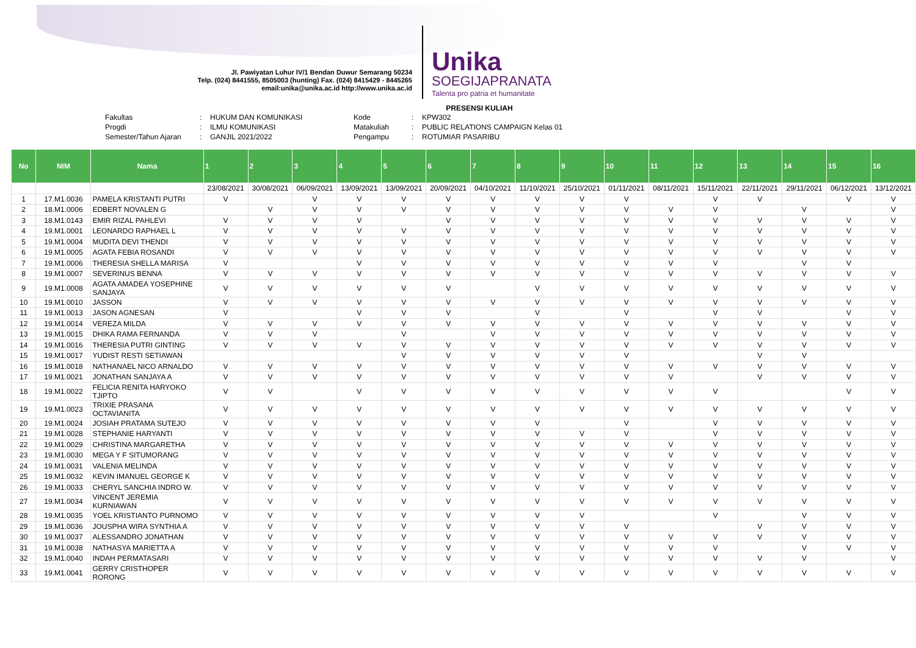Jl. Pawiyatan Luhur IV/1 Bendan Duwur Semarang 50234
Telp. (024) 8441555, 8505003 (hunting) Fax. (024) 8415429 - 8445265
email:unika@unika.ac.id http://www.unika.ac.id
Unika
SOEGIJAPRANATA
Talenta pro patria et humanitate
PRESENSI KULIAH
Fakultas
:
HUKUM DAN KOMUNIKASI
Kode
:
KPW302
Progdi
:
ILMU KOMUNIKASI
Matakuliah
:
PUBLIC RELATIONS CAMPAIGN Kelas 01
Semester/Tahun Ajaran
:
GANJIL 2021/2022
Pengampu
:
ROTUMIAR PASARIBU
| No | NIM | Nama | 1 | 2 | 3 | 4 | 5 | 6 | 7 | 8 | 9 | 10 | 11 | 12 | 13 | 14 | 15 | 16 |
| --- | --- | --- | --- | --- | --- | --- | --- | --- | --- | --- | --- | --- | --- | --- | --- | --- | --- | --- |
| | | | 23/08/2021 | 30/08/2021 | 06/09/2021 | 13/09/2021 | 13/09/2021 | 20/09/2021 | 04/10/2021 | 11/10/2021 | 25/10/2021 | 01/11/2021 | 08/11/2021 | 15/11/2021 | 22/11/2021 | 29/11/2021 | 06/12/2021 | 13/12/2021 |
| 1 | 17.M1.0036 | PAMELA KRISTANTI PUTRI | V | | V | V | V | V | V | V | V | V | | V | V | | V | V |
| 2 | 18.M1.0006 | EDBERT NOVALEN G | | V | V | V | V | V | V | V | V | V | V | V | | V | | V |
| 3 | 18.M1.0143 | EMIR RIZAL PAHLEVI | V | V | V | V | | V | V | V | V | V | V | V | V | V | V | V |
| 4 | 19.M1.0001 | LEONARDO RAPHAEL L | V | V | V | V | V | V | V | V | V | V | V | V | V | V | V | V |
| 5 | 19.M1.0004 | MUDITA DEVI THENDI | V | V | V | V | V | V | V | V | V | V | V | V | V | V | V | V |
| 6 | 19.M1.0005 | AGATA FEBIA ROSANDI | V | V | V | V | V | V | V | V | V | V | V | V | V | V | V | V |
| 7 | 19.M1.0006 | THERESIA SHELLA MARISA | V | | | V | V | V | V | V | V | V | V | V | | V | V | |
| 8 | 19.M1.0007 | SEVERINUS BENNA | V | V | V | V | V | V | V | V | V | V | V | V | V | V | V | V |
| 9 | 19.M1.0008 | AGATA AMADEA YOSEPHINE SANJAYA | V | V | V | V | V | V | | V | V | V | V | V | V | V | V | V |
| 10 | 19.M1.0010 | JASSON | V | V | V | V | V | V | V | V | V | V | V | V | V | V | V | V |
| 11 | 19.M1.0013 | JASON AGNESAN | V | | | V | V | V | | V | | V | | V | V | | V | V |
| 12 | 19.M1.0014 | VEREZA MILDA | V | V | V | V | V | V | V | V | V | V | V | V | V | V | V | V |
| 13 | 19.M1.0015 | DHIKA RAMA FERNANDA | V | V | V | | V | | V | V | V | V | V | V | V | V | V | V |
| 14 | 19.M1.0016 | THERESIA PUTRI GINTING | V | V | V | V | V | V | V | V | V | V | V | V | V | V | V | V |
| 15 | 19.M1.0017 | YUDIST RESTI SETIAWAN | | | | | V | V | V | V | V | V | | | V | V | | |
| 16 | 19.M1.0018 | NATHANAEL NICO ARNALDO | V | V | V | V | V | V | V | V | V | V | V | V | V | V | V | V |
| 17 | 19.M1.0021 | JONATHAN SANJAYA A | V | V | V | V | V | V | V | V | V | V | V | | V | V | V | V |
| 18 | 19.M1.0022 | FELICIA RENITA HARYOKO TJIPTO | V | V | | V | V | V | V | V | V | V | V | V | | | V | V |
| 19 | 19.M1.0023 | TRIXIE PRASANA OCTAVIANITA | V | V | V | V | V | V | V | V | V | V | V | V | V | V | V | V |
| 20 | 19.M1.0024 | JOSIAH PRATAMA SUTEJO | V | V | V | V | V | V | V | V | | V | | V | V | V | V | V |
| 21 | 19.M1.0028 | STEPHANIE HARYANTI | V | V | V | V | V | V | V | V | V | V | | V | V | V | V | V |
| 22 | 19.M1.0029 | CHRISTINA MARGARETHA | V | V | V | V | V | V | V | V | V | V | V | V | V | V | V | V |
| 23 | 19.M1.0030 | MEGA Y F SITUMORANG | V | V | V | V | V | V | V | V | V | V | V | V | V | V | V | V |
| 24 | 19.M1.0031 | VALENIA MELINDA | V | V | V | V | V | V | V | V | V | V | V | V | V | V | V | V |
| 25 | 19.M1.0032 | KEVIN IMANUEL GEORGE K | V | V | V | V | V | V | V | V | V | V | V | V | V | V | V | V |
| 26 | 19.M1.0033 | CHERYL SANCHIA INDRO W. | V | V | V | V | V | V | V | V | V | V | V | V | V | V | V | V |
| 27 | 19.M1.0034 | VINCENT JEREMIA KURNIAWAN | V | V | V | V | V | V | V | V | V | V | V | V | V | V | V | V |
| 28 | 19.M1.0035 | YOEL KRISTIANTO PURNOMO | V | V | V | V | V | V | V | V | V | | | V | | V | V | V |
| 29 | 19.M1.0036 | JOUSPHA WIRA SYNTHIA A | V | V | V | V | V | V | V | V | V | V | | | V | V | V | V |
| 30 | 19.M1.0037 | ALESSANDRO JONATHAN | V | V | V | V | V | V | V | V | V | V | V | V | V | V | V | V |
| 31 | 19.M1.0038 | NATHASYA MARIETTA A | V | V | V | V | V | V | V | V | V | V | V | V | | V | V | V |
| 32 | 19.M1.0040 | INDAH PERMATASARI | V | V | V | V | V | V | V | V | V | V | V | V | V | V | | V |
| 33 | 19.M1.0041 | GERRY CRISTHOPER RORONG | V | V | V | V | V | V | V | V | V | V | V | V | V | V | V | V |